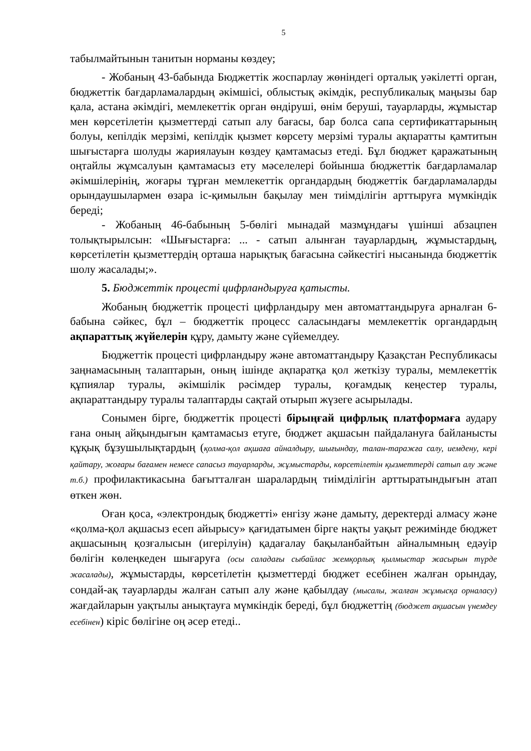5
табылмайтынын танитын норманы көздеу;
- Жобаның 43-бабында Бюджеттік жоспарлау жөніндегі орталық уәкілетті орган, бюджеттік бағдарламалардың әкімшісі, облыстық әкімдік, республикалық маңызы бар қала, астана әкімдігі, мемлекеттік орган өндіруші, өнім беруші, тауарларды, жұмыстар мен көрсетілетін қызметтерді сатып алу бағасы, бар болса сапа сертификаттарының болуы, кепілдік мерзімі, кепілдік қызмет көрсету мерзімі туралы ақпаратты қамтитын шығыстарға шолуды жариялауын көздеу қамтамасыз етеді. Бұл бюджет қаражатының оңтайлы жұмсалуын қамтамасыз ету мәселелері бойынша бюджеттік бағдарламалар әкімшілерінің, жоғары тұрған мемлекеттік органдардың бюджеттік бағдарламаларды орындаушылармен өзара іс-қимылын бақылау мен тиімділігін арттыруға мүмкіндік береді;
- Жобаның 46-бабының 5-бөлігі мынадай мазмұндағы үшінші абзацпен толықтырылсын: «Шығыстарға: ... - сатып алынған тауарлардың, жұмыстардың, көрсетілетін қызметтердің орташа нарықтық бағасына сәйкестігі нысанында бюджеттік шолу жасалады;».
5. Бюджеттік процесті цифрландыруға қатысты.
Жобаның бюджеттік процесті цифрландыру мен автоматтандыруға арналған 6-бабына сәйкес, бұл – бюджеттік процесс саласындағы мемлекеттік органдардың ақпараттық жүйелерін құру, дамыту және сүйемелдеу.
Бюджеттік процесті цифрландыру және автоматтандыру Қазақстан Республикасы заңнамасының талаптарын, оның ішінде ақпаратқа қол жеткізу туралы, мемлекеттік құпиялар туралы, әкімшілік рәсімдер туралы, қоғамдық кеңестер туралы, ақпараттандыру туралы талаптарды сақтай отырып жүзеге асырылады.
Сонымен бірге, бюджеттік процесті бірыңғай цифрлық платформаға аудару ғана оның айқындығын қамтамасыз етуге, бюджет ақшасын пайдалануға байланысты құқық бұзушылықтардың (қолма-қол ақшаға айналдыру, шығындау, талан-таражға салу, иемдену, кері қайтару, жоғары бағамен немесе сапасыз тауарларды, жұмыстарды, көрсетілетін қызметтерді сатып алу және т.б.) профилактикасына бағытталған шаралардың тиімділігін арттыратындығын атап өткен жөн.
Оған қоса, «электрондық бюджетті» енгізу және дамыту, деректерді алмасу және «қолма-қол ақшасыз есеп айырысу» қағидатымен бірге нақты уақыт режимінде бюджет ақшасының қозғалысын (игерілуін) қадағалау бақыланбайтын айналымның едәуір бөлігін көлеңкеден шығаруға (осы саладағы сыбайлас жемқорлық қылмыстар жасырын түрде жасалады), жұмыстарды, көрсетілетін қызметтерді бюджет есебінен жалған орындау, сондай-ақ тауарларды жалған сатып алу және қабылдау (мысалы, жалған жұмысқа орналасу) жағдайларын уақтылы анықтауға мүмкіндік береді, бұл бюджеттің (бюджет ақшасын үнемдеу есебінен) кіріс бөлігіне оң әсер етеді..